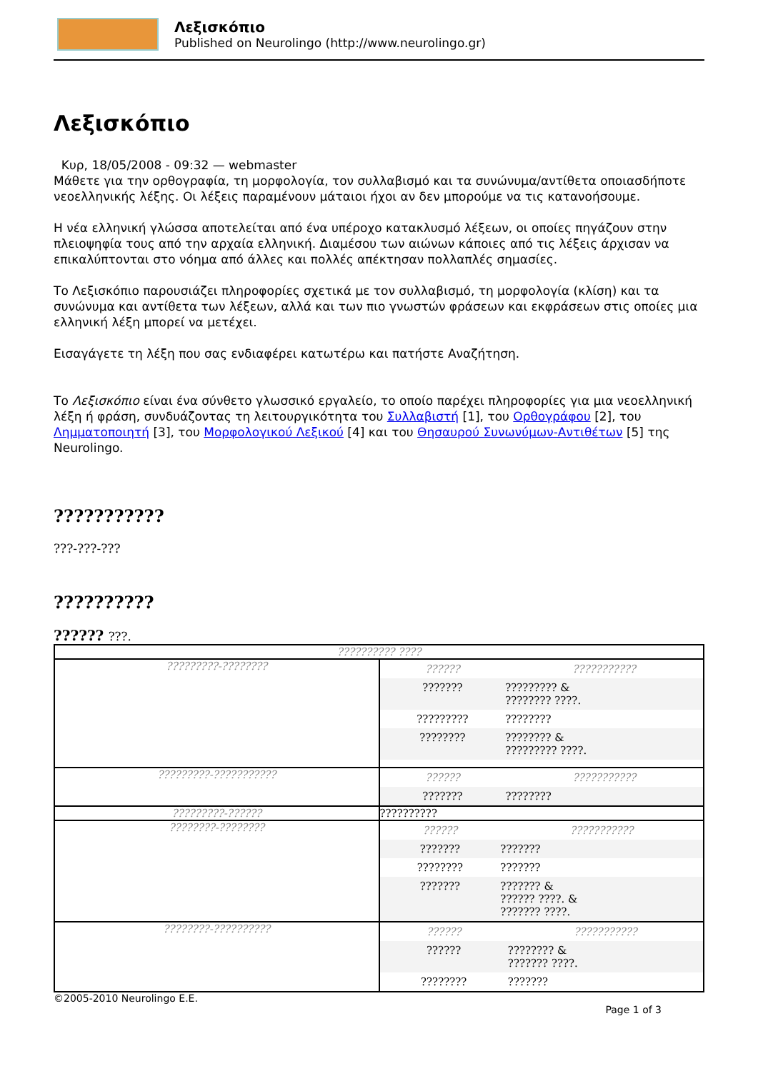Λεξισκόπιο
Published on Neurolingo (http://www.neurolingo.gr)
Λεξισκόπιο
Κυρ, 18/05/2008 - 09:32 — webmaster
Μάθετε για την ορθογραφία, τη μορφολογία, τον συλλαβισμό και τα συνώνυμα/αντίθετα οποιασδήποτε νεοελληνικής λέξης. Οι λέξεις παραμένουν μάταιοι ήχοι αν δεν μπορούμε να τις κατανοήσουμε.
Η νέα ελληνική γλώσσα αποτελείται από ένα υπέροχο κατακλυσμό λέξεων, οι οποίες πηγάζουν στην πλειοψηφία τους από την αρχαία ελληνική. Διαμέσου των αιώνων κάποιες από τις λέξεις άρχισαν να επικαλύπτονται στο νόημα από άλλες και πολλές απέκτησαν πολλαπλές σημασίες.
Το Λεξισκόπιο παρουσιάζει πληροφορίες σχετικά με τον συλλαβισμό, τη μορφολογία (κλίση) και τα συνώνυμα και αντίθετα των λέξεων, αλλά και των πιο γνωστών φράσεων και εκφράσεων στις οποίες μια ελληνική λέξη μπορεί να μετέχει.
Εισαγάγετε τη λέξη που σας ενδιαφέρει κατωτέρω και πατήστε Αναζήτηση.
Το Λεξισκόπιο είναι ένα σύνθετο γλωσσικό εργαλείο, το οποίο παρέχει πληροφορίες για μια νεοελληνική λέξη ή φράση, συνδυάζοντας τη λειτουργικότητα του Συλλαβιστή [1], του Ορθογράφου [2], του Λημματοποιητή [3], του Μορφολογικού Λεξικού [4] και του Θησαυρού Συνωνύμων-Αντιθέτων [5] της Neurolingo.
???????????
???-???-???
??????????
?????? ???.
| ?????????? ???? | |
| ?????????-???????? | / ?????? / ??????????? / / ??????? / ????????? & ???????? ????. / / ????????? / ???????? / / ???????? / ???????? & ????????? ????. / |
| ?????????-??????????? | / ?????? / ??????????? / / ??????? / ???????? / |
| ?????????-?????? | ?????????? |
| ????????-???????? | / ?????? / ??????????? / / ??????? / ??????? / / ???????? / ??????? / / ??????? / ??????? & ?????? ????. & ??????? ????. / |
| ????????-?????????? | / ?????? / ??????????? / / ?????? / ???????? & ??????? ????. / / ???????? / ??????? / |
©2005-2010 Neurolingo E.E.
Page 1 of 3